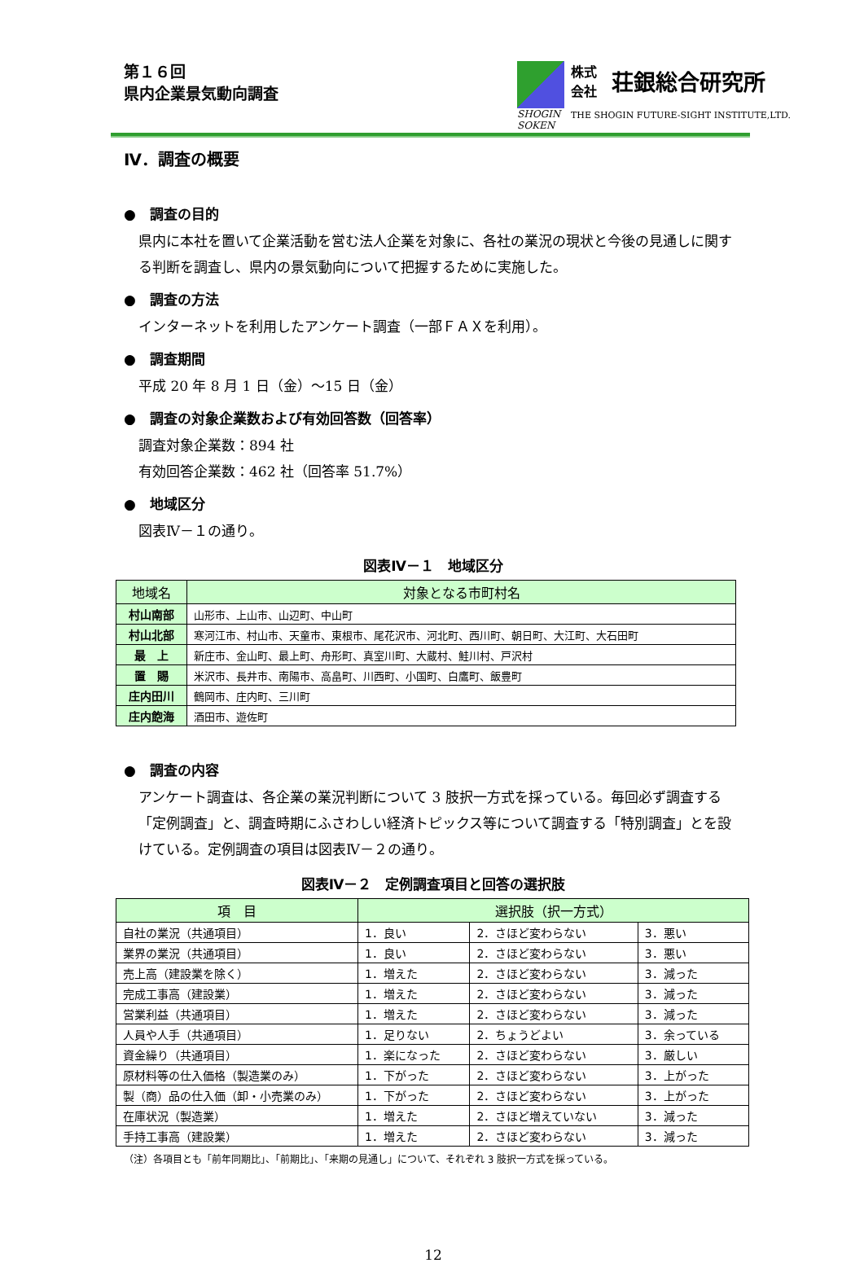第１６回
県内企業景気動向調査
SHOGIN
SOKEN
株式
会社 荘銀総合研究所
THE SHOGIN FUTURE-SIGHT INSTITUTE,LTD.
Ⅳ．調査の概要
●　調査の目的
県内に本社を置いて企業活動を営む法人企業を対象に、各社の業況の現状と今後の見通しに関する判断を調査し、県内の景気動向について把握するために実施した。
●　調査の方法
インターネットを利用したアンケート調査（一部ＦＡＸを利用）。
●　調査期間
平成 20 年 8 月 1 日（金）～15 日（金）
●　調査の対象企業数および有効回答数（回答率）
調査対象企業数：894 社
有効回答企業数：462 社（回答率 51.7%）
●　地域区分
図表Ⅳ－１の通り。
図表Ⅳ－１　地域区分
| 地域名 | 対象となる市町村名 |
| --- | --- |
| 村山南部 | 山形市、上山市、山辺町、中山町 |
| 村山北部 | 寒河江市、村山市、天童市、東根市、尾花沢市、河北町、西川町、朝日町、大江町、大石田町 |
| 最 上 | 新庄市、金山町、最上町、舟形町、真室川町、大蔵村、鮭川村、戸沢村 |
| 置 賜 | 米沢市、長井市、南陽市、高畠町、川西町、小国町、白鷹町、飯豊町 |
| 庄内田川 | 鶴岡市、庄内町、三川町 |
| 庄内飽海 | 酒田市、遊佐町 |
●　調査の内容
アンケート調査は、各企業の業況判断について 3 肢択一方式を採っている。毎回必ず調査する「定例調査」と、調査時期にふさわしい経済トピックス等について調査する「特別調査」とを設けている。定例調査の項目は図表Ⅳ－２の通り。
図表Ⅳ－２　定例調査項目と回答の選択肢
| 項 目 | 選択肢（択一方式） | | |
| --- | --- | --- | --- |
| 自社の業況（共通項目） | 1．良い | 2．さほど変わらない | 3．悪い |
| 業界の業況（共通項目） | 1．良い | 2．さほど変わらない | 3．悪い |
| 売上高（建設業を除く） | 1．増えた | 2．さほど変わらない | 3．減った |
| 完成工事高（建設業） | 1．増えた | 2．さほど変わらない | 3．減った |
| 営業利益（共通項目） | 1．増えた | 2．さほど変わらない | 3．減った |
| 人員や人手（共通項目） | 1．足りない | 2．ちょうどよい | 3．余っている |
| 資金繰り（共通項目） | 1．楽になった | 2．さほど変わらない | 3．厳しい |
| 原材料等の仕入価格（製造業のみ） | 1．下がった | 2．さほど変わらない | 3．上がった |
| 製（商）品の仕入価（卸・小売業のみ） | 1．下がった | 2．さほど変わらない | 3．上がった |
| 在庫状況（製造業） | 1．増えた | 2．さほど増えていない | 3．減った |
| 手持工事高（建設業） | 1．増えた | 2．さほど変わらない | 3．減った |
（注）各項目とも「前年同期比」、「前期比」、「来期の見通し」について、それぞれ 3 肢択一方式を採っている。
12